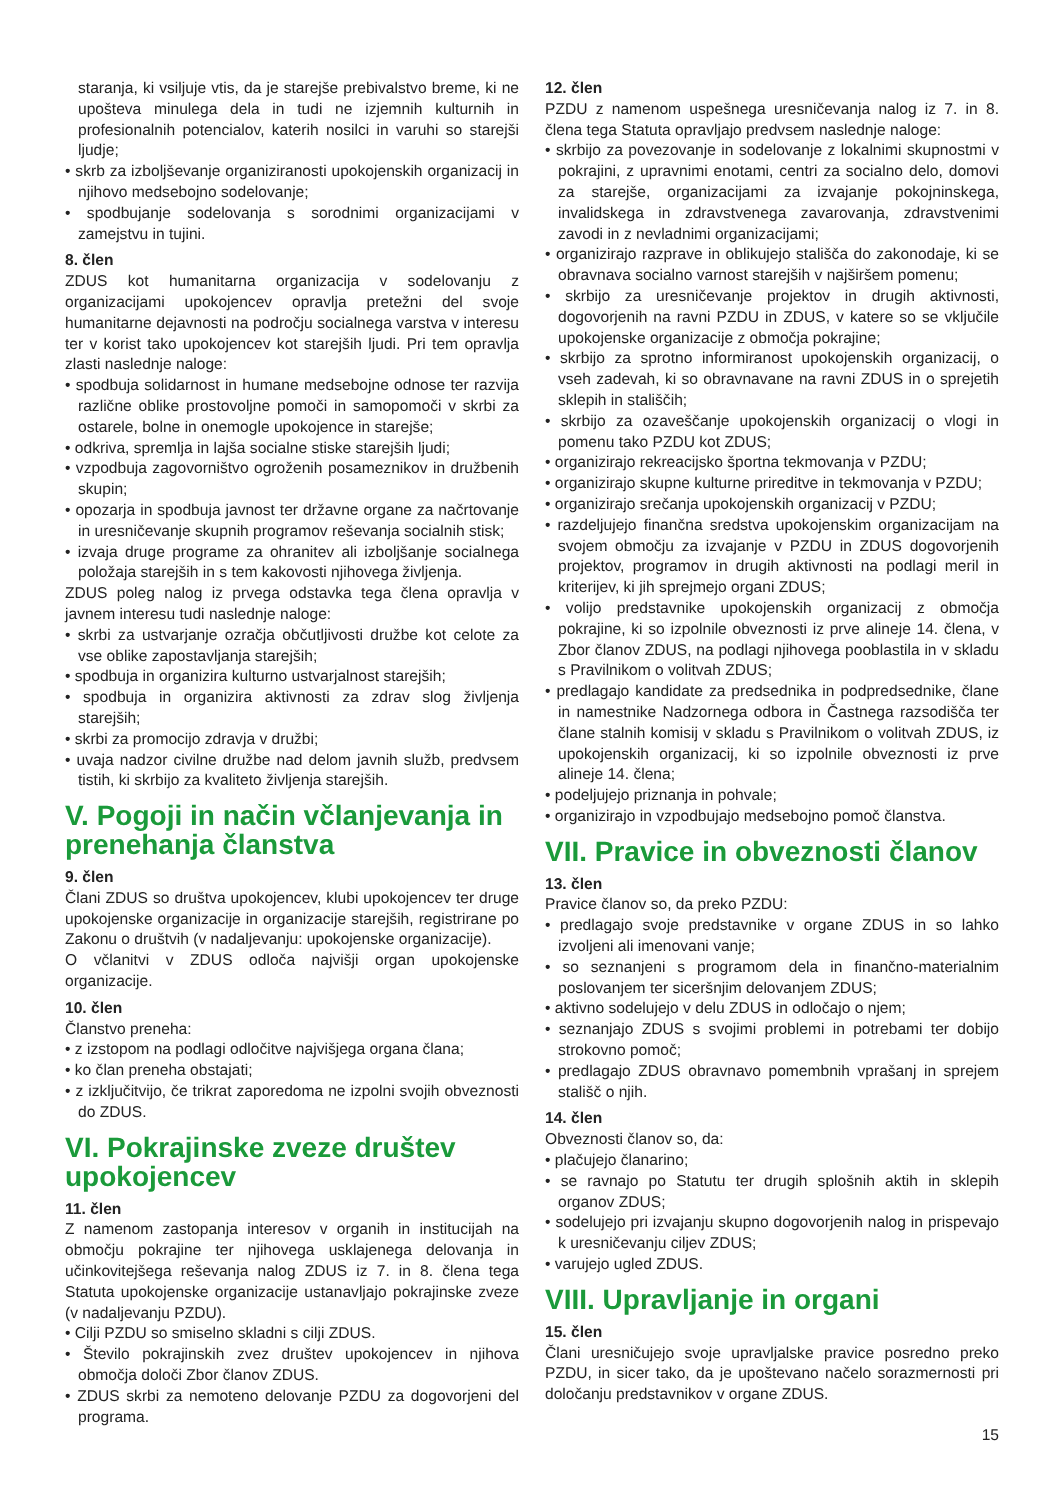staranja, ki vsiljuje vtis, da je starejše prebivalstvo breme, ki ne upošteva minulega dela in tudi ne izjemnih kulturnih in profesionalnih potencialov, katerih nosilci in varuhi so starejši ljudje;
• skrb za izboljševanje organiziranosti upokojenskih organizacij in njihovo medsebojno sodelovanje;
• spodbujanje sodelovanja s sorodnimi organizacijami v zamejstvu in tujini.
8. člen
ZDUS kot humanitarna organizacija v sodelovanju z organizacijami upokojencev opravlja pretežni del svoje humanitarne dejavnosti na področju socialnega varstva v interesu ter v korist tako upokojencev kot starejših ljudi. Pri tem opravlja zlasti naslednje naloge:
• spodbuja solidarnost in humane medsebojne odnose ter razvija različne oblike prostovoljne pomoči in samopomoči v skrbi za ostarele, bolne in onemogle upokojence in starejše;
• odkriva, spremlja in lajša socialne stiske starejših ljudi;
• vzpodbuja zagovorništvo ogroženih posameznikov in družbenih skupin;
• opozarja in spodbuja javnost ter državne organe za načrtovanje in uresničevanje skupnih programov reševanja socialnih stisk;
• izvaja druge programe za ohranitev ali izboljšanje socialnega položaja starejših in s tem kakovosti njihovega življenja.
ZDUS poleg nalog iz prvega odstavka tega člena opravlja v javnem interesu tudi naslednje naloge:
• skrbi za ustvarjanje ozračja občutljivosti družbe kot celote za vse oblike zapostavljanja starejših;
• spodbuja in organizira kulturno ustvarjalnost starejših;
• spodbuja in organizira aktivnosti za zdrav slog življenja starejših;
• skrbi za promocijo zdravja v družbi;
• uvaja nadzor civilne družbe nad delom javnih služb, predvsem tistih, ki skrbijo za kvaliteto življenja starejših.
V. Pogoji in način včlanjevanja in prenehanja članstva
9. člen
Člani ZDUS so društva upokojencev, klubi upokojencev ter druge upokojenske organizacije in organizacije starejših, registrirane po Zakonu o društvih (v nadaljevanju: upokojenske organizacije).
O včlanitvi v ZDUS odloča najvišji organ upokojenske organizacije.
10. člen
Članstvo preneha:
• z izstopom na podlagi odločitve najvišjega organa člana;
• ko član preneha obstajati;
• z izključitvijo, če trikrat zaporedoma ne izpolni svojih obveznosti do ZDUS.
VI. Pokrajinske zveze društev upokojencev
11. člen
Z namenom zastopanja interesov v organih in institucijah na območju pokrajine ter njihovega usklajenega delovanja in učinkovitejšega reševanja nalog ZDUS iz 7. in 8. člena tega Statuta upokojenske organizacije ustanavljajo pokrajinske zveze (v nadaljevanju PZDU).
• Cilji PZDU so smiselno skladni s cilji ZDUS.
• Število pokrajinskih zvez društev upokojencev in njihova območja določi Zbor članov ZDUS.
• ZDUS skrbi za nemoteno delovanje PZDU za dogovorjeni del programa.
12. člen
PZDU z namenom uspešnega uresničevanja nalog iz 7. in 8. člena tega Statuta opravljajo predvsem naslednje naloge:
• skrbijo za povezovanje in sodelovanje z lokalnimi skupnostmi v pokrajini, z upravnimi enotami, centri za socialno delo, domovi za starejše, organizacijami za izvajanje pokojninskega, invalidskega in zdravstvenega zavarovanja, zdravstvenimi zavodi in z nevladnimi organizacijami;
• organizirajo razprave in oblikujejo stališča do zakonodaje, ki se obravnava socialno varnost starejših v najširšem pomenu;
• skrbijo za uresničevanje projektov in drugih aktivnosti, dogovorjenih na ravni PZDU in ZDUS, v katere so se vključile upokojenske organizacije z območja pokrajine;
• skrbijo za sprotno informiranost upokojenskih organizacij, o vseh zadevah, ki so obravnavane na ravni ZDUS in o sprejetih sklepih in stališčih;
• skrbijo za ozaveščanje upokojenskih organizacij o vlogi in pomenu tako PZDU kot ZDUS;
• organizirajo rekreacijsko športna tekmovanja v PZDU;
• organizirajo skupne kulturne prireditve in tekmovanja v PZDU;
• organizirajo srečanja upokojenskih organizacij v PZDU;
• razdeljujejo finančna sredstva upokojenskim organizacijam na svojem območju za izvajanje v PZDU in ZDUS dogovorjenih projektov, programov in drugih aktivnosti na podlagi meril in kriterijev, ki jih sprejmejo organi ZDUS;
• volijo predstavnike upokojenskih organizacij z območja pokrajine, ki so izpolnile obveznosti iz prve alineje 14. člena, v Zbor članov ZDUS, na podlagi njihovega pooblastila in v skladu s Pravilnikom o volitvah ZDUS;
• predlagajo kandidate za predsednika in podpredsednike, člane in namestnike Nadzornega odbora in Častnega razsodišča ter člane stalnih komisij v skladu s Pravilnikom o volitvah ZDUS, iz upokojenskih organizacij, ki so izpolnile obveznosti iz prve alineje 14. člena;
• podeljujejo priznanja in pohvale;
• organizirajo in vzpodbujajo medsebojno pomoč članstva.
VII. Pravice in obveznosti članov
13. člen
Pravice članov so, da preko PZDU:
• predlagajo svoje predstavnike v organe ZDUS in so lahko izvoljeni ali imenovani vanje;
• so seznanjeni s programom dela in finančno-materialnim poslovanjem ter siceršnjim delovanjem ZDUS;
• aktivno sodelujejo v delu ZDUS in odločajo o njem;
• seznanjajo ZDUS s svojimi problemi in potrebami ter dobijo strokovno pomoč;
• predlagajo ZDUS obravnavo pomembnih vprašanj in sprejem stališč o njih.
14. člen
Obveznosti članov so, da:
• plačujejo članarino;
• se ravnajo po Statutu ter drugih splošnih aktih in sklepih organov ZDUS;
• sodelujejo pri izvajanju skupno dogovorjenih nalog in prispevajo k uresničevanju ciljev ZDUS;
• varujejo ugled ZDUS.
VIII. Upravljanje in organi
15. člen
Člani uresničujejo svoje upravljalske pravice posredno preko PZDU, in sicer tako, da je upoštevano načelo sorazmernosti pri določanju predstavnikov v organe ZDUS.
15